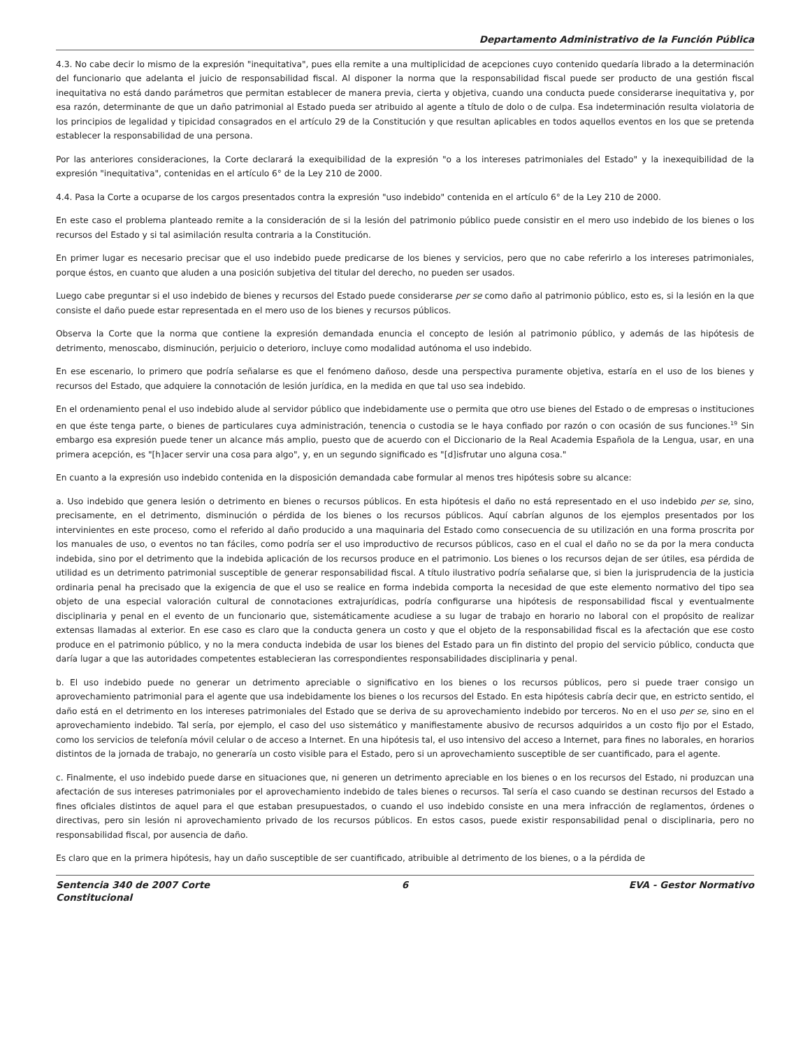Departamento Administrativo de la Función Pública
4.3. No cabe decir lo mismo de la expresión "inequitativa", pues ella remite a una multiplicidad de acepciones cuyo contenido quedaría librado a la determinación del funcionario que adelanta el juicio de responsabilidad fiscal. Al disponer la norma que la responsabilidad fiscal puede ser producto de una gestión fiscal inequitativa no está dando parámetros que permitan establecer de manera previa, cierta y objetiva, cuando una conducta puede considerarse inequitativa y, por esa razón, determinante de que un daño patrimonial al Estado pueda ser atribuido al agente a título de dolo o de culpa. Esa indeterminación resulta violatoria de los principios de legalidad y tipicidad consagrados en el artículo 29 de la Constitución y que resultan aplicables en todos aquellos eventos en los que se pretenda establecer la responsabilidad de una persona.
Por las anteriores consideraciones, la Corte declarará la exequibilidad de la expresión "o a los intereses patrimoniales del Estado" y la inexequibilidad de la expresión "inequitativa", contenidas en el artículo 6° de la Ley 210 de 2000.
4.4. Pasa la Corte a ocuparse de los cargos presentados contra la expresión "uso indebido" contenida en el artículo 6° de la Ley 210 de 2000.
En este caso el problema planteado remite a la consideración de si la lesión del patrimonio público puede consistir en el mero uso indebido de los bienes o los recursos del Estado y si tal asimilación resulta contraria a la Constitución.
En primer lugar es necesario precisar que el uso indebido puede predicarse de los bienes y servicios, pero que no cabe referirlo a los intereses patrimoniales, porque éstos, en cuanto que aluden a una posición subjetiva del titular del derecho, no pueden ser usados.
Luego cabe preguntar si el uso indebido de bienes y recursos del Estado puede considerarse per se como daño al patrimonio público, esto es, si la lesión en la que consiste el daño puede estar representada en el mero uso de los bienes y recursos públicos.
Observa la Corte que la norma que contiene la expresión demandada enuncia el concepto de lesión al patrimonio público, y además de las hipótesis de detrimento, menoscabo, disminución, perjuicio o deterioro, incluye como modalidad autónoma el uso indebido.
En ese escenario, lo primero que podría señalarse es que el fenómeno dañoso, desde una perspectiva puramente objetiva, estaría en el uso de los bienes y recursos del Estado, que adquiere la connotación de lesión jurídica, en la medida en que tal uso sea indebido.
En el ordenamiento penal el uso indebido alude al servidor público que indebidamente use o permita que otro use bienes del Estado o de empresas o instituciones en que éste tenga parte, o bienes de particulares cuya administración, tenencia o custodia se le haya confiado por razón o con ocasión de sus funciones.<sup>19</sup> Sin embargo esa expresión puede tener un alcance más amplio, puesto que de acuerdo con el Diccionario de la Real Academia Española de la Lengua, usar, en una primera acepción, es "[h]acer servir una cosa para algo", y, en un segundo significado es "[d]isfrutar uno alguna cosa."
En cuanto a la expresión uso indebido contenida en la disposición demandada cabe formular al menos tres hipótesis sobre su alcance:
a. Uso indebido que genera lesión o detrimento en bienes o recursos públicos. En esta hipótesis el daño no está representado en el uso indebido per se, sino, precisamente, en el detrimento, disminución o pérdida de los bienes o los recursos públicos. Aquí cabrían algunos de los ejemplos presentados por los intervinientes en este proceso, como el referido al daño producido a una maquinaria del Estado como consecuencia de su utilización en una forma proscrita por los manuales de uso, o eventos no tan fáciles, como podría ser el uso improductivo de recursos públicos, caso en el cual el daño no se da por la mera conducta indebida, sino por el detrimento que la indebida aplicación de los recursos produce en el patrimonio. Los bienes o los recursos dejan de ser útiles, esa pérdida de utilidad es un detrimento patrimonial susceptible de generar responsabilidad fiscal. A título ilustrativo podría señalarse que, si bien la jurisprudencia de la justicia ordinaria penal ha precisado que la exigencia de que el uso se realice en forma indebida comporta la necesidad de que este elemento normativo del tipo sea objeto de una especial valoración cultural de connotaciones extrajurídicas, podría configurarse una hipótesis de responsabilidad fiscal y eventualmente disciplinaria y penal en el evento de un funcionario que, sistemáticamente acudiese a su lugar de trabajo en horario no laboral con el propósito de realizar extensas llamadas al exterior. En ese caso es claro que la conducta genera un costo y que el objeto de la responsabilidad fiscal es la afectación que ese costo produce en el patrimonio público, y no la mera conducta indebida de usar los bienes del Estado para un fin distinto del propio del servicio público, conducta que daría lugar a que las autoridades competentes establecieran las correspondientes responsabilidades disciplinaria y penal.
b. El uso indebido puede no generar un detrimento apreciable o significativo en los bienes o los recursos públicos, pero si puede traer consigo un aprovechamiento patrimonial para el agente que usa indebidamente los bienes o los recursos del Estado. En esta hipótesis cabría decir que, en estricto sentido, el daño está en el detrimento en los intereses patrimoniales del Estado que se deriva de su aprovechamiento indebido por terceros. No en el uso per se, sino en el aprovechamiento indebido. Tal sería, por ejemplo, el caso del uso sistemático y manifiestamente abusivo de recursos adquiridos a un costo fijo por el Estado, como los servicios de telefonía móvil celular o de acceso a Internet. En una hipótesis tal, el uso intensivo del acceso a Internet, para fines no laborales, en horarios distintos de la jornada de trabajo, no generaría un costo visible para el Estado, pero si un aprovechamiento susceptible de ser cuantificado, para el agente.
c. Finalmente, el uso indebido puede darse en situaciones que, ni generen un detrimento apreciable en los bienes o en los recursos del Estado, ni produzcan una afectación de sus intereses patrimoniales por el aprovechamiento indebido de tales bienes o recursos. Tal sería el caso cuando se destinan recursos del Estado a fines oficiales distintos de aquel para el que estaban presupuestados, o cuando el uso indebido consiste en una mera infracción de reglamentos, órdenes o directivas, pero sin lesión ni aprovechamiento privado de los recursos públicos. En estos casos, puede existir responsabilidad penal o disciplinaria, pero no responsabilidad fiscal, por ausencia de daño.
Es claro que en la primera hipótesis, hay un daño susceptible de ser cuantificado, atribuible al detrimento de los bienes, o a la pérdida de
Sentencia 340 de 2007 Corte Constitucional
6 EVA - Gestor Normativo